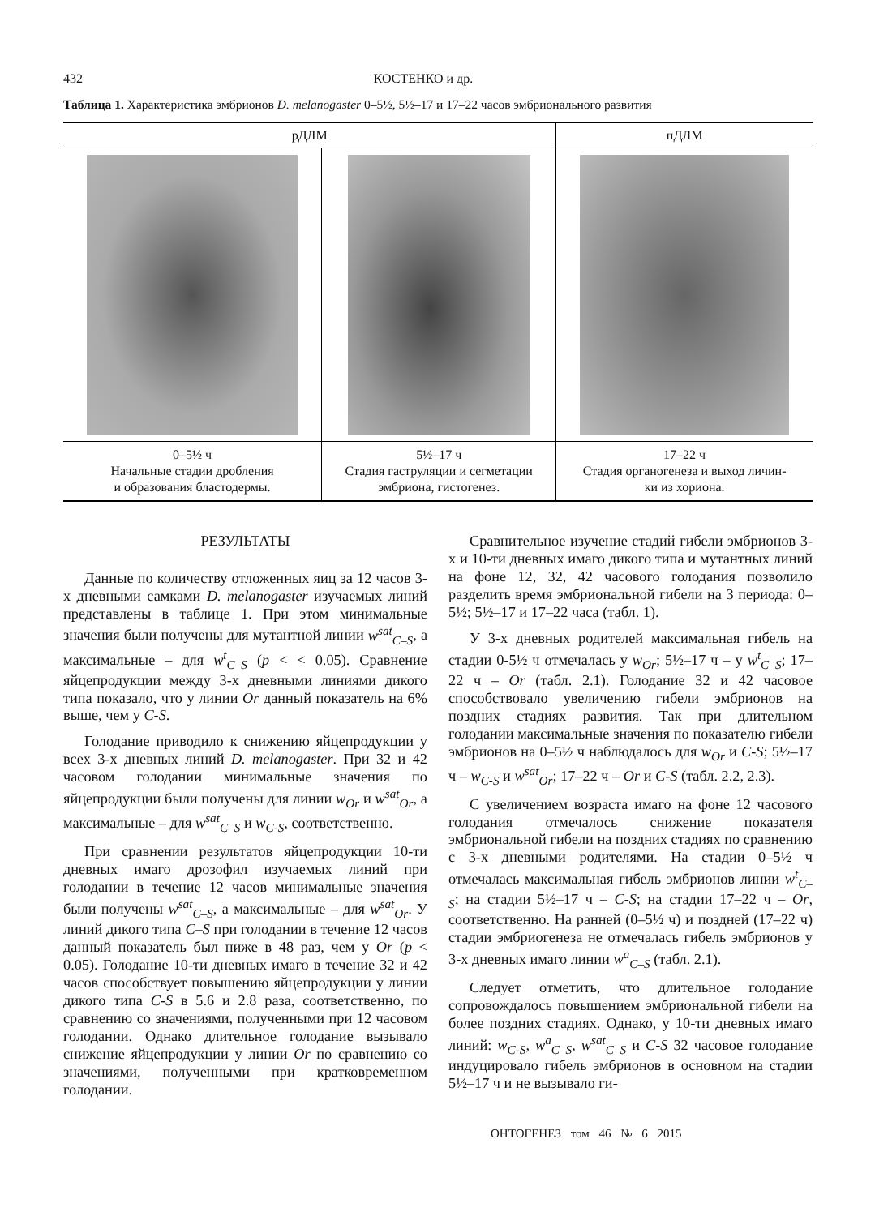432 КОСТЕНКО и др.
Таблица 1. Характеристика эмбрионов D. melanogaster 0–5½, 5½–17 и 17–22 часов эмбрионального развития
| рДЛМ | | пДЛМ |
| --- | --- | --- |
| 0–5½ ч Начальные стадии дробления и образования бластодермы. | 5½–17 ч Стадия гаструляции и сегметации эмбриона, гистогенез. | 17–22 ч Стадия органогенеза и выход личин- ки из хориона. |
РЕЗУЛЬТАТЫ
Данные по количеству отложенных яиц за 12 часов 3-х дневными самками D. melanogaster изучаемых линий представлены в таблице 1. При этом минимальные значения были получены для мутантной линии w<sup>sat</sup><sub>C–S</sub>, а максимальные – для w<sup>t</sup><sub>C–S</sub> (p < < 0.05). Сравнение яйцепродукции между 3-х дневными линиями дикого типа показало, что у линии Or данный показатель на 6% выше, чем у C-S.
Голодание приводило к снижению яйцепродукции у всех 3-х дневных линий D. melanogaster. При 32 и 42 часовом голодании минимальные значения по яйцепродукции были получены для линии w<sub>Or</sub> и w<sup>sat</sup><sub>Or</sub>, а максимальные – для w<sup>sat</sup><sub>C–S</sub> и w<sub>C-S</sub>, соответственно.
При сравнении результатов яйцепродукции 10-ти дневных имаго дрозофил изучаемых линий при голодании в течение 12 часов минимальные значения были получены w<sup>sat</sup><sub>C–S</sub>, а максимальные – для w<sup>sat</sup><sub>Or</sub>. У линий дикого типа C–S при голодании в течение 12 часов данный показатель был ниже в 48 раз, чем у Or (p < 0.05). Голодание 10-ти дневных имаго в течение 32 и 42 часов способствует повышению яйцепродукции у линии дикого типа C-S в 5.6 и 2.8 раза, соответственно, по сравнению со значениями, полученными при 12 часовом голодании. Однако длительное голодание вызывало снижение яйцепродукции у линии Or по сравнению со значениями, полученными при кратковременном голодании.
Сравнительное изучение стадий гибели эмбрионов 3-х и 10-ти дневных имаго дикого типа и мутантных линий на фоне 12, 32, 42 часового голодания позволило разделить время эмбриональной гибели на 3 периода: 0–5½; 5½–17 и 17–22 часа (табл. 1).
У 3-х дневных родителей максимальная гибель на стадии 0-5½ ч отмечалась у w<sub>Or</sub>; 5½–17 ч – у w<sup>t</sup><sub>C–S</sub>; 17–22 ч – Or (табл. 2.1). Голодание 32 и 42 часовое способствовало увеличению гибели эмбрионов на поздних стадиях развития. Так при длительном голодании максимальные значения по показателю гибели эмбрионов на 0–5½ ч наблюдалось для w<sub>Or</sub> и C-S; 5½–17 ч – w<sub>C-S</sub> и w<sup>sat</sup><sub>Or</sub>; 17–22 ч – Or и C-S (табл. 2.2, 2.3).
С увеличением возраста имаго на фоне 12 часового голодания отмечалось снижение показателя эмбриональной гибели на поздних стадиях по сравнению с 3-х дневными родителями. На стадии 0–5½ ч отмечалась максимальная гибель эмбрионов линии w<sup>t</sup><sub>C–S</sub>; на стадии 5½–17 ч – C-S; на стадии 17–22 ч – Or, соответственно. На ранней (0–5½ ч) и поздней (17–22 ч) стадии эмбриогенеза не отмечалась гибель эмбрионов у 3-х дневных имаго линии w<sup>a</sup><sub>C–S</sub> (табл. 2.1).
Следует отметить, что длительное голодание сопровождалось повышением эмбриональной гибели на более поздних стадиях. Однако, у 10-ти дневных имаго линий: w<sub>C-S</sub>, w<sup>a</sup><sub>C–S</sub>, w<sup>sat</sup><sub>C–S</sub> и C-S 32 часовое голодание индуцировало гибель эмбрионов в основном на стадии 5½–17 ч и не вызывало ги-
ОНТОГЕНЕЗ том 46 № 6 2015